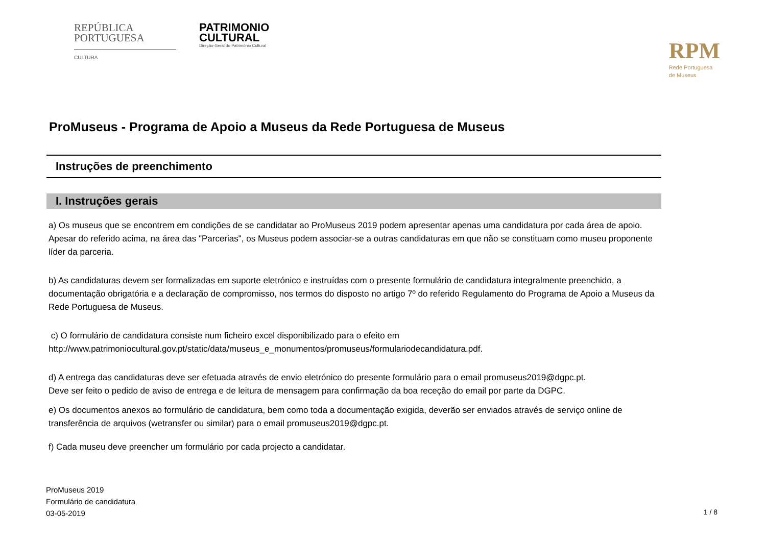REPÚBLICA
PORTUGUESA
CULTURA
PATRIMONIO
CULTURAL
Direção-Geral do Património Cultural
RPM
Rede Portuguesa
de Museus
ProMuseus - Programa de Apoio a Museus da Rede Portuguesa de Museus
Instruções de preenchimento
I. Instruções gerais
a) Os museus que se encontrem em condições de se candidatar ao ProMuseus 2019 podem apresentar apenas uma candidatura por cada área de apoio. Apesar do referido acima, na área das "Parcerias", os Museus podem associar-se a outras candidaturas em que não se constituam como museu proponente líder da parceria.
b) As candidaturas devem ser formalizadas em suporte eletrónico e instruídas com o presente formulário de candidatura integralmente preenchido, a documentação obrigatória e a declaração de compromisso, nos termos do disposto no artigo 7º do referido Regulamento do Programa de Apoio a Museus da Rede Portuguesa de Museus.
c) O formulário de candidatura consiste num ficheiro excel disponibilizado para o efeito em
http://www.patrimoniocultural.gov.pt/static/data/museus_e_monumentos/promuseus/formulariodecandidatura.pdf.
d) A entrega das candidaturas deve ser efetuada através de envio eletrónico do presente formulário para o email promuseus2019@dgpc.pt.
Deve ser feito o pedido de aviso de entrega e de leitura de mensagem para confirmação da boa receção do email por parte da DGPC.
e) Os documentos anexos ao formulário de candidatura, bem como toda a documentação exigida, deverão ser enviados através de serviço online de transferência de arquivos (wetransfer ou similar) para o email promuseus2019@dgpc.pt.
f) Cada museu deve preencher um formulário por cada projecto a candidatar.
ProMuseus 2019
Formulário de candidatura
03-05-2019
1 / 8